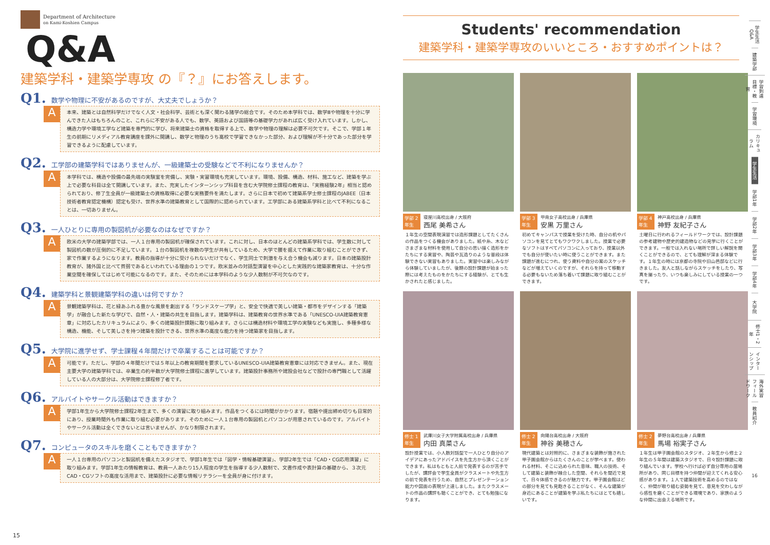Department of Architecture
on Kami-Koshien Campus
Q&A
建築学科・建築学専攻 の『？』にお答えします。
Q1. 数学や物理に不安があるのですが、大丈夫でしょうか？
A
本来、建築とは自然科学だけでなく人文・社会科学、芸術とも深く関わる諸学の総合です。そのため本学科では、数学Ⅲや物理を十分に学んできた人はもちろんのこと、これらに不安がある人でも、数学、英語および国語等の基礎学力があれば広く受け入れています。しかし、構造力学や環境工学など建築を専門的に学び、将来建築士の資格を取得する上で、数学や物理の理解は必要不可欠です。そこで、学部１年生の前期にリメディアル教育講座を課外に開講し、数学と物理のうち高校で学習できなかった部分、および理解が不十分であった部分を学習できるように配慮しています。
Q2. 工学部の建築学科ではありませんが、一級建築士の受験などで不利になりませんか？
A
本学科では、構造や設備の最先端の実験室を完備し、実験・実習環境も充実しています。環境、設備、構造、材料、施工など、建築を学ぶ上で必要な科目は全て開講しています。また、充実したインターンシップ科目を含む大学院修士課程の教育は、「実務経験2年」相当と認められており、修了生全員が一級建築士の資格取得に必要な実務要件を満たします。さらに日本で初めて建築系学士修士課程のJABEE（日本技術者教育認定機構）認定も受け、世界水準の建築教育として国際的に認められています。工学部にある建築系学科と比べて不利になることは、一切ありません。
Q3. 一人ひとりに専用の製図机が必要なのはなぜですか？
A
欧米の大学の建築学部では、一人１台専用の製図机が確保されています。これに対し、日本のほとんどの建築系学科では、学生数に対して製図机の数が圧倒的に不足しています。１台の製図机を複数の学生が共有しているため、大学で腰を据えて作業に取り組むことができず、家で作業するようになります。教員の指導が十分に受けられないだけでなく、学生同士で刺激を与え合う機会も減ります。日本の建築設計教育が、諸外国と比べて貧弱であるといわれている理由の１つです。欧米並みの対話型演習を中心とした実践的な建築家教育は、十分な作業空間を確保してはじめて可能になるのです。また、そのためには本学科のような少人数制が不可欠なのです。
Q4. 建築学科と景観建築学科の違いは何ですか？
A
景観建築学科は、花と緑あふれる豊かな風景を創出する「ランドスケープ学」と、安全で快適で美しい建築・都市をデザインする「建築学」が融合した新たな学びで、自然・人・建築の共生を目指します。建築学科は、建築教育の世界水準である「UNESCO-UIA建築教育憲章」に対応したカリキュラムにより、多くの建築設計課題に取り組みます。さらには構造材料や環境工学の実験なども実施し、多種多様な構造、機能、そして美しさを持つ建築を設計できる、世界水準の高度な能力を持つ建築家を目指します。
Q5. 大学院に進学せず、学士課程４年間だけで卒業することは可能ですか？
A
可能です。ただし、学部の４年間だけでは５年以上の教育期間を要求しているUNESCO-UIA建築教育憲章には対応できません。また、現在主要大学の建築学科では、卒業生の約半数が大学院修士課程に進学しています。建築設計事務所や建設会社などで設計の専門職として活躍している人の大部分は、大学院修士課程修了者です。
Q6. アルバイトやサークル活動はできますか？
A
学部1年生から大学院修士課程2年生まで、多くの演習に取り組みます。作品をつくるには時間がかかります。宿題や提出締め切りも日常的にあり、授業時間外も作業に取り組む必要があります。そのために一人１台専用の製図机とパソコンが用意されているのです。アルバイトやサークル活動は全くできないとは言いませんが、かなり制限されます。
Q7. コンピュータのスキルを磨くこともできますか？
A
一人１台専用のパソコンと製図机を備えたスタジオで、学部1年生では「図学・情報基礎演習」、学部2年生では「CAD・CG応用演習」に取り組みます。学部1年生の情報教育は、教員一人あたり15人程度の学生を指導する少人数制で、文書作成や表計算の基礎から、３次元CAD・CGソフトの高度な活用まで、建築設計に必要な情報リテラシーを全員が身に付けます。
15
Students' recommendation
建築学科・建築学専攻のいいところ・おすすめポイントは？
学部 2年生
寝屋川高校出身 / 大阪府
西尾 美希さん
１年生の空間表現演習では造形課題としてたくさんの作品をつくる機会がありました。紙や糸、木などさまざまな材料を使用して自分の思い描く造形をかたちにする実習や、陶芸や瓦造りのような普段は体験できない実習もありました。実習中は楽しみながら体験していましたが、後期の設計課題が始まった際には考えたものをかたちにする経験が、とても生かされたと感じました。
学部 3年生
甲南女子高校出身 / 兵庫県
安黒 万里さん
初めてキャンパスで授業を受けた時、自分の机やパソコンを見てとてもワクワクしました。授業で必要なソフトはすべてパソコンに入っており、授業以外でも自分が使いたい時に使うことができます。また課題が進むにつれ、使う資料や自分の案のスケッチなどが増えていくのですが、それらを持って移動する必要もないため落ち着いて課題に取り組むことができます。
学部 4年生
神戸高校出身 / 兵庫県
神野 友紀子さん
土曜日に行われるフィールドワークでは、設計課題の参考建物や歴史的建造物などの見学に行くことができます。一般では入れない場所で詳しい解説を聞くことができるので、とても理解が深まる体験です。１年生の時には京都の寺院や旧山邑邸などに行きました。友人と話しながらスケッチをしたり、写真を撮ったり、いつも楽しみにしている授業の一つです。
修士 1年生
武庫川女子大学附属高校出身 / 兵庫県
内田 真菜さん
設計授業では、小人数対話型で一人ひとり自分のアイデアにあったアドバイスを先生方から頂くことができます。私はもともと人前で発表するのが苦手でしたが、講評会で学生全員がクラスメートや先生方の前で発表を行うため、自然とプレゼンテーション能力や図面の表現が上達しました。またクラスメートの作品の講評も聴くことができ、とても勉強になります。
修士 2年生
向陽台高校出身 / 大阪府
神谷 美穂さん
現代建築とは対照的に、さまざまな装飾が施された甲子園会館からはたくさんのことが学べます。使われる材料、そこに込められた意味、職人の技術、そして建築と装飾が融合した空間、それらを間近で見て、日々体感できるのが魅力です。甲子園会館はどの部分を見ても見飽きることがなく、そんな建築が身近にあることが建築を学ぶ私たちにはとても嬉しいです。
修士 2年生
夢野台高校出身 / 兵庫県
馬場 裕実子さん
１年生は甲子園会館のスタジオ、２年生から修士２年生の５年間は建築スタジオで、日々設計課題に取り組んでいます。学校へ行けば必ず自分専用の居場所があり、同じ目標を持つ仲間が迎えてくれる安心感があります。１人で建築技術を高めるのではなく、仲間が取り組む姿勢を見て、意見を交わしながら感性を磨くことができる環境であり、家族のような仲間に出会える場所です。
学生生活 Q&A
建築学部
学習到達目標・教育
学習環境
カリキュラム
学生生活
学部1年
学部2年
学部3年
学部4年
大学院
修士1・2年
インターンシップ
海外実習 フィールドワーク
教員紹介
16